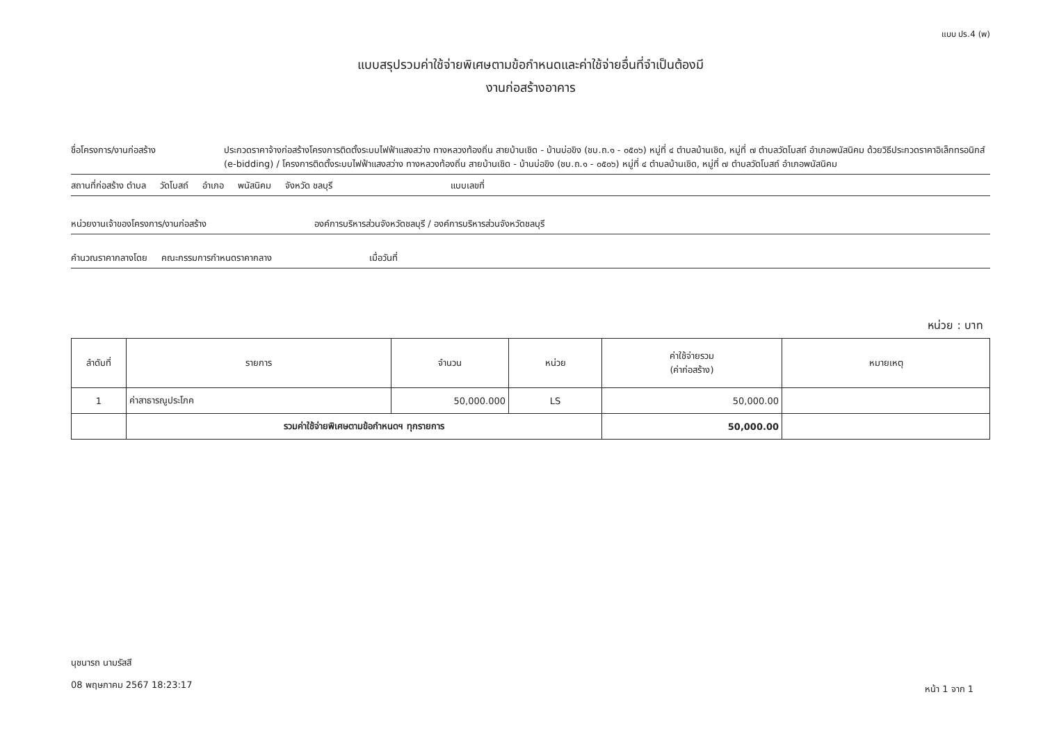แบบ ปร.4 (พ)
แบบสรุปรวมค่าใช้จ่ายพิเศษตามข้อกำหนดและค่าใช้จ่ายอื่นที่จำเป็นต้องมี
งานก่อสร้างอาคาร
ชื่อโครงการ/งานก่อสร้าง ประกวดราคาจ้างก่อสร้างโครงการติดตั้งระบบไฟฟ้าแสงสว่าง ทางหลวงท้องถิ่น สายบ้านเชิด - บ้านบ่อขิง (ชบ.ถ.๑ - ๐๕๐๖) หมู่ที่ ๔ ตำบลบ้านเชิด, หมู่ที่ ๗ ตำบลวัดโบสถ์ อำเภอพนัสนิคม ด้วยวิธีประกวดราคาอิเล็กทรอนิกส์ (e-bidding) / โครงการติดตั้งระบบไฟฟ้าแสงสว่าง ทางหลวงท้องถิ่น สายบ้านเชิด - บ้านบ่อขิง (ชบ.ถ.๑ - ๐๕๐๖) หมู่ที่ ๔ ตำบลบ้านเชิด, หมู่ที่ ๗ ตำบลวัดโบสถ์ อำเภอพนัสนิคม
สถานที่ก่อสร้าง ตำบล วัดโบสถ์ อำเภอ พนัสนิคม จังหวัด ชลบุรี แบบเลขที่
หน่วยงานเจ้าของโครงการ/งานก่อสร้าง องค์การบริหารส่วนจังหวัดชลบุรี / องค์การบริหารส่วนจังหวัดชลบุรี
คำนวณราคากลางโดย คณะกรรมการกำหนดราคากลาง เมื่อวันที่
หน่วย : บาท
| ลำดับที่ | รายการ | จำนวน | หน่วย | ค่าใช้จ่ายรวม (ค่าก่อสร้าง) | หมายเหตุ |
| --- | --- | --- | --- | --- | --- |
| 1 | ค่าสาธารณูประโภค | 50,000.000 | LS | 50,000.00 | |
| | รวมค่าใช้จ่ายพิเศษตามข้อกำหนดฯ ทุกรายการ | | | 50,000.00 | |
นุชนารถ นามรัสสี
08 พฤษภาคม 2567 18:23:17
หน้า 1 จาก 1